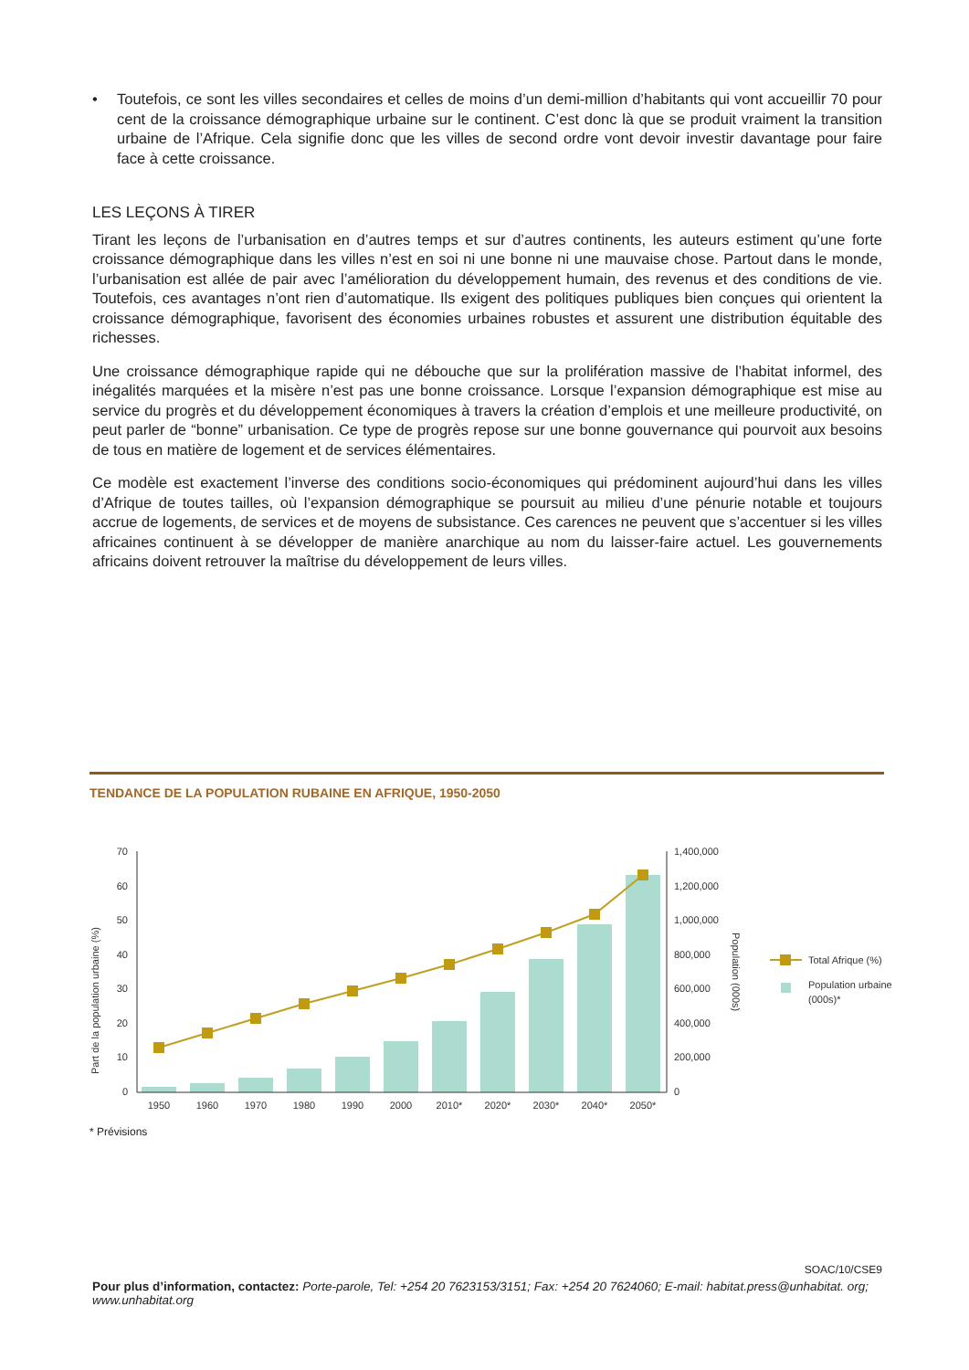• Toutefois, ce sont les villes secondaires et celles de moins d’un demi-million d’habitants qui vont accueillir 70 pour cent de la croissance démographique urbaine sur le continent. C’est donc là que se produit vraiment la transition urbaine de l’Afrique. Cela signifie donc que les villes de second ordre vont devoir investir davantage pour faire face à cette croissance.
LES LEÇONS À TIRER
Tirant les leçons de l’urbanisation en d’autres temps et sur d’autres continents, les auteurs estiment qu’une forte croissance démographique dans les villes n’est en soi ni une bonne ni une mauvaise chose. Partout dans le monde, l’urbanisation est allée de pair avec l’amélioration du développement humain, des revenus et des conditions de vie. Toutefois, ces avantages n’ont rien d’automatique. Ils exigent des politiques publiques bien conçues qui orientent la croissance démographique, favorisent des économies urbaines robustes et assurent une distribution équitable des richesses.
Une croissance démographique rapide qui ne débouche que sur la prolifération massive de l’habitat informel, des inégalités marquées et la misère n’est pas une bonne croissance. Lorsque l’expansion démographique est mise au service du progrès et du développement économiques à travers la création d’emplois et une meilleure productivité, on peut parler de “bonne” urbanisation. Ce type de progrès repose sur une bonne gouvernance qui pourvoit aux besoins de tous en matière de logement et de services élémentaires.
Ce modèle est exactement l’inverse des conditions socio-économiques qui prédominent aujourd’hui dans les villes d’Afrique de toutes tailles, où l’expansion démographique se poursuit au milieu d’une pénurie notable et toujours accrue de logements, de services et de moyens de subsistance. Ces carences ne peuvent que s’accentuer si les villes africaines continuent à se développer de manière anarchique au nom du laisser-faire actuel. Les gouvernements africains doivent retrouver la maîtrise du développement de leurs villes.
TENDANCE DE LA POPULATION RUBAINE EN AFRIQUE, 1950-2050
70
60
50
40
30
20
10
0
1,400,000
1,200,000
1,000,000
800,000
600,000
400,000
200,000
0
1950
1960
1970
1980
1990
2000
2010*
2020*
2030*
2040*
2050*
Part de la population urbaine (%)
Population (000s)
Total Afrique (%)
Population urbaine
(000s)*
* Prévisions
SOAC/10/CSE9
Pour plus d’information, contactez: Porte-parole, Tel: +254 20 7623153/3151; Fax: +254 20 7624060; E-mail: habitat.press@unhabitat. org; www.unhabitat.org